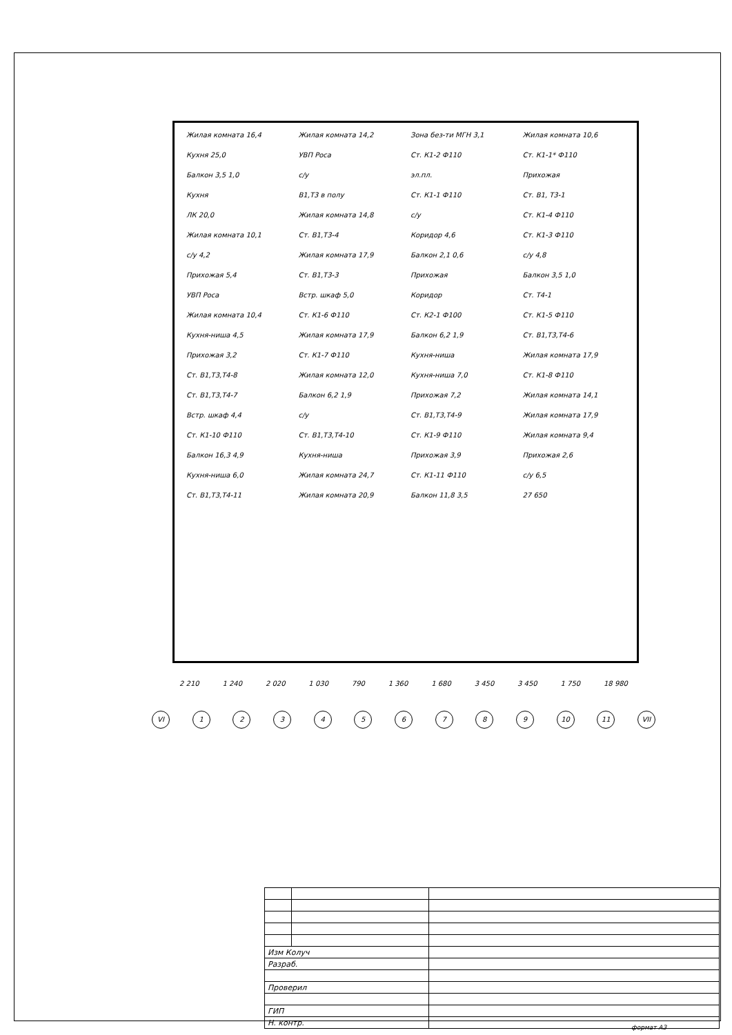Жилая комната 16,4
Жилая комната 14,2
Зона без-ти МГН 3,1
Жилая комната 10,6
Кухня 25,0
УВП Роса
Ст. К1-2 Ф110
Ст. К1-1* Ф110
Балкон 3,5 1,0
с/у
эл.пл.
Прихожая
Кухня
В1,Т3 в полу
Ст. К1-1 Ф110
Ст. В1, Т3-1
ЛК 20,0
Жилая комната 14,8
с/у
Ст. К1-4 Ф110
Жилая комната 10,1
Ст. В1,Т3-4
Коридор 4,6
Ст. К1-3 Ф110
с/у 4,2
Жилая комната 17,9
Балкон 2,1 0,6
с/у 4,8
Прихожая 5,4
Ст. В1,Т3-3
Прихожая
Балкон 3,5 1,0
УВП Роса
Встр. шкаф 5,0
Коридор
Ст. Т4-1
Жилая комната 10,4
Ст. К1-6 Ф110
Ст. К2-1 Ф100
Ст. К1-5 Ф110
Кухня-ниша 4,5
Жилая комната 17,9
Балкон 6,2 1,9
Ст. В1,Т3,Т4-6
Прихожая 3,2
Ст. К1-7 Ф110
Кухня-ниша
Жилая комната 17,9
Ст. В1,Т3,Т4-8
Жилая комната 12,0
Кухня-ниша 7,0
Ст. К1-8 Ф110
Ст. В1,Т3,Т4-7
Балкон 6,2 1,9
Прихожая 7,2
Жилая комната 14,1
Встр. шкаф 4,4
с/у
Ст. В1,Т3,Т4-9
Жилая комната 17,9
Ст. К1-10 Ф110
Ст. В1,Т3,Т4-10
Ст. К1-9 Ф110
Жилая комната 9,4
Балкон 16,3 4,9
Кухня-ниша
Прихожая 3,9
Прихожая 2,6
Кухня-ниша 6,0
Жилая комната 24,7
Ст. К1-11 Ф110
с/у 6,5
Ст. В1,Т3,Т4-11
Жилая комната 20,9
Балкон 11,8 3,5
27 650
2 210 1 240 2 020 1 030 790 1 360 1 680 3 450 3 450 1 750 18 980
VI 1 2 3 4 5 6 7 8 9 10 11 VII
| Изм Колуч | | |
| Разраб. | | |
| Проверил | | |
| ГИП | | |
| Н. контр. | | |
формат А3